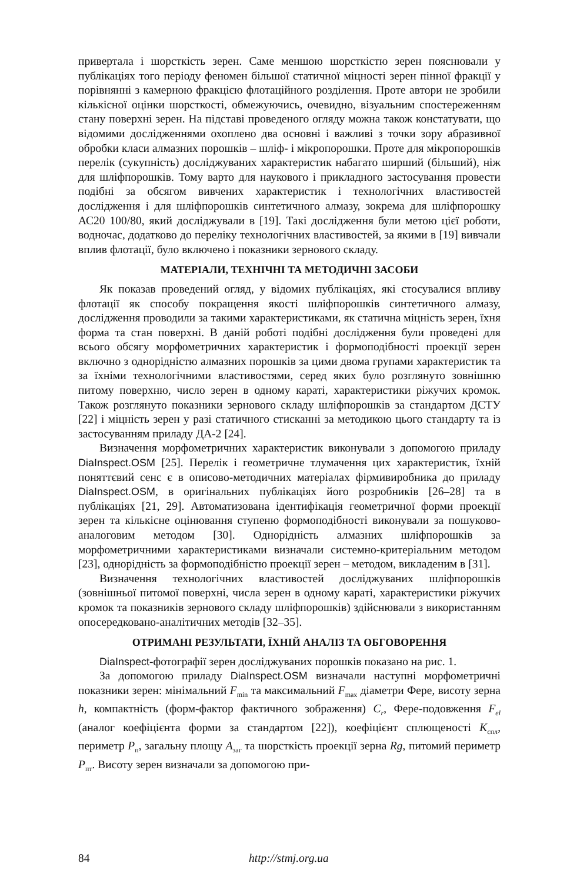привертала і шорсткість зерен. Саме меншою шорсткістю зерен пояснювали у публікаціях того періоду феномен більшої статичної міцності зерен пінної фракції у порівнянні з камерною фракцією флотаційного розділення. Проте автори не зробили кількісної оцінки шорсткості, обмежуючись, очевидно, візуальним спостереженням стану поверхні зерен. На підставі проведеного огляду можна також констатувати, що відомими дослідженнями охоплено два основні і важливі з точки зору абразивної обробки класи алмазних порошків – шліф- і мікропорошки. Проте для мікропорошків перелік (сукупність) досліджуваних характеристик набагато ширший (більший), ніж для шліфпорошків. Тому варто для наукового і прикладного застосування провести подібні за обсягом вивчених характеристик і технологічних властивостей дослідження і для шліфпорошків синтетичного алмазу, зокрема для шліфпорошку АС20 100/80, який досліджували в [19]. Такі дослідження були метою цієї роботи, водночас, додатково до переліку технологічних властивостей, за якими в [19] вивчали вплив флотації, було включено і показники зернового складу.
МАТЕРІАЛИ, ТЕХНІЧНІ ТА МЕТОДИЧНІ ЗАСОБИ
Як показав проведений огляд, у відомих публікаціях, які стосувалися впливу флотації як способу покращення якості шліфпорошків синтетичного алмазу, дослідження проводили за такими характеристиками, як статична міцність зерен, їхня форма та стан поверхні. В даній роботі подібні дослідження були проведені для всього обсягу морфометричних характеристик і формоподібності проекції зерен включно з однорідністю алмазних порошків за цими двома групами характеристик та за їхніми технологічними властивостями, серед яких було розглянуто зовнішню питому поверхню, число зерен в одному караті, характеристики ріжучих кромок. Також розглянуто показники зернового складу шліфпорошків за стандартом ДСТУ [22] і міцність зерен у разі статичного стисканні за методикою цього стандарту та із застосуванням приладу ДА-2 [24].
Визначення морфометричних характеристик виконували з допомогою приладу DiaInspect.OSM [25]. Перелік і геометричне тлумачення цих характеристик, їхній поняттєвий сенс є в описово-методичних матеріалах фірмивиробника до приладу DiaInspect.OSM, в оригінальних публікаціях його розробників [26–28] та в публікаціях [21, 29]. Автоматизована ідентифікація геометричної форми проекції зерен та кількісне оцінювання ступеню формоподібності виконували за пошуково-аналоговим методом [30]. Однорідність алмазних шліфпорошків за морфометричними характеристиками визначали системно-критеріальним методом [23], однорідність за формоподібністю проекції зерен – методом, викладеним в [31].
Визначення технологічних властивостей досліджуваних шліфпорошків (зовнішньої питомої поверхні, числа зерен в одному караті, характеристики ріжучих кромок та показників зернового складу шліфпорошків) здійснювали з використанням опосередковано-аналітичних методів [32–35].
ОТРИМАНІ РЕЗУЛЬТАТИ, ЇХНІЙ АНАЛІЗ ТА ОБГОВОРЕННЯ
DiaInspect-фотографії зерен досліджуваних порошків показано на рис. 1.
За допомогою приладу DiaInspect.OSM визначали наступні морфометричні показники зерен: мінімальний F<sub>min</sub> та максимальний F<sub>max</sub> діаметри Фере, висоту зерна h, компактність (форм-фактор фактичного зображення) C<sub>r</sub>, Фере-подовження F<sub>el</sub> (аналог коефіцієнта форми за стандартом [22]), коефіцієнт сплющеності K<sub>спл</sub>, периметр P<sub>п</sub>, загальну площу A<sub>заг</sub> та шорсткість проекції зерна Rg, питомий периметр P<sub>пт</sub>. Висоту зерен визначали за допомогою при-
84 http://stmj.org.ua